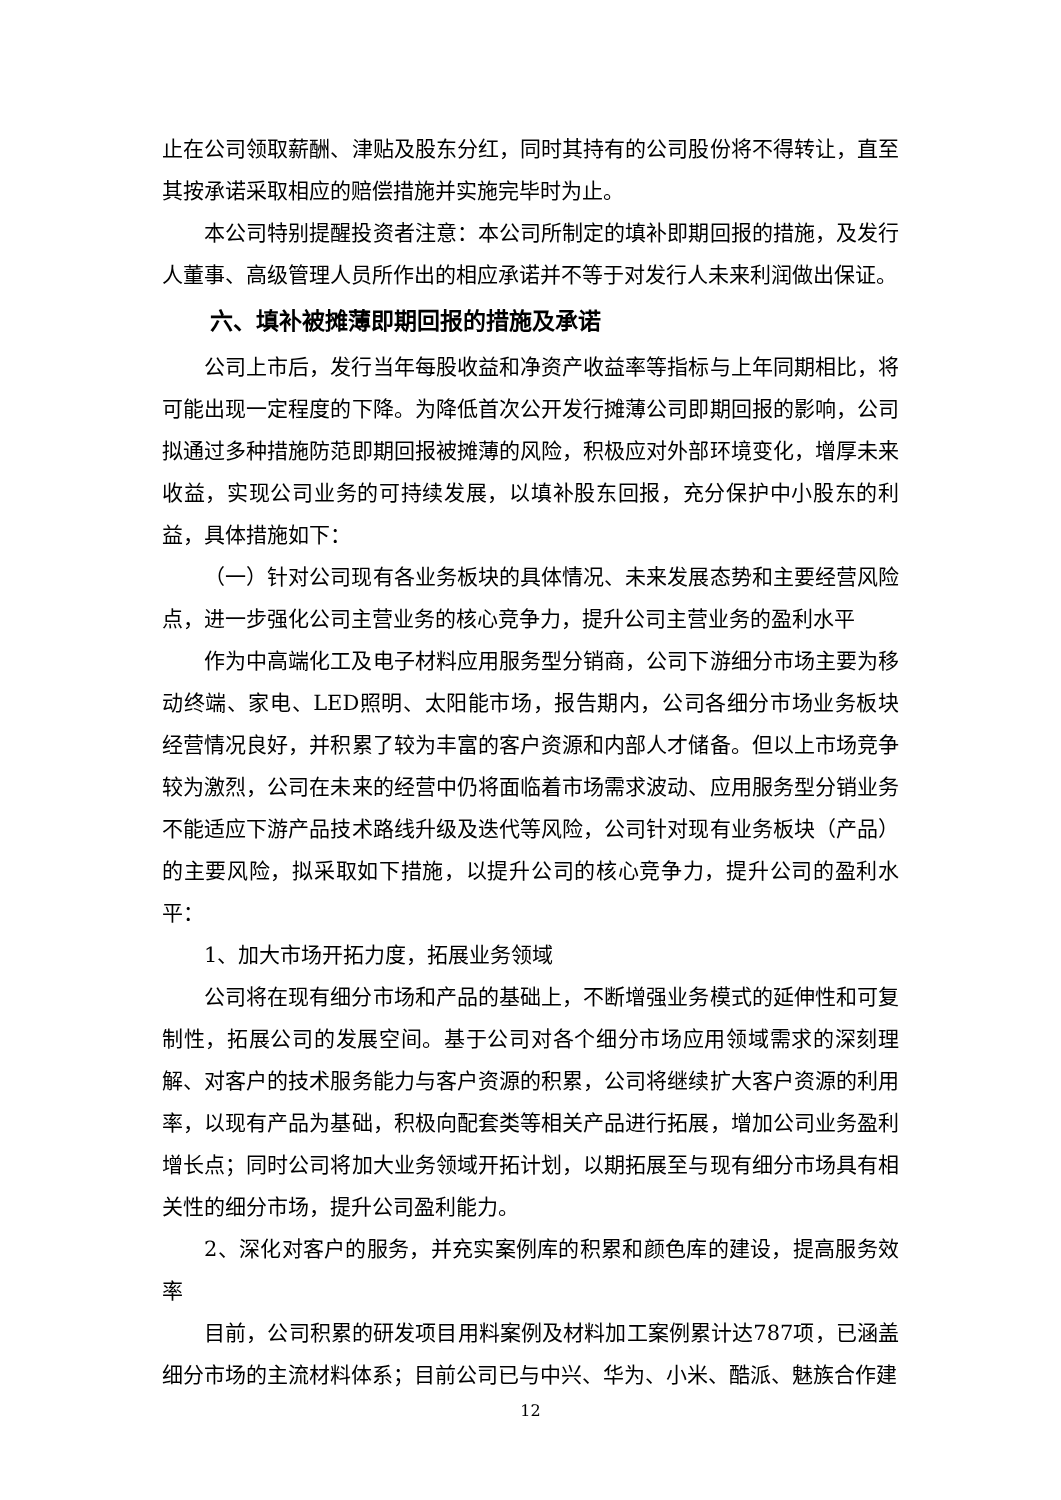止在公司领取薪酬、津贴及股东分红，同时其持有的公司股份将不得转让，直至其按承诺采取相应的赔偿措施并实施完毕时为止。
本公司特别提醒投资者注意：本公司所制定的填补即期回报的措施，及发行人董事、高级管理人员所作出的相应承诺并不等于对发行人未来利润做出保证。
六、填补被摊薄即期回报的措施及承诺
公司上市后，发行当年每股收益和净资产收益率等指标与上年同期相比，将可能出现一定程度的下降。为降低首次公开发行摊薄公司即期回报的影响，公司拟通过多种措施防范即期回报被摊薄的风险，积极应对外部环境变化，增厚未来收益，实现公司业务的可持续发展，以填补股东回报，充分保护中小股东的利益，具体措施如下：
（一）针对公司现有各业务板块的具体情况、未来发展态势和主要经营风险点，进一步强化公司主营业务的核心竞争力，提升公司主营业务的盈利水平
作为中高端化工及电子材料应用服务型分销商，公司下游细分市场主要为移动终端、家电、LED照明、太阳能市场，报告期内，公司各细分市场业务板块经营情况良好，并积累了较为丰富的客户资源和内部人才储备。但以上市场竞争较为激烈，公司在未来的经营中仍将面临着市场需求波动、应用服务型分销业务不能适应下游产品技术路线升级及迭代等风险，公司针对现有业务板块（产品）的主要风险，拟采取如下措施，以提升公司的核心竞争力，提升公司的盈利水平：
1、加大市场开拓力度，拓展业务领域
公司将在现有细分市场和产品的基础上，不断增强业务模式的延伸性和可复制性，拓展公司的发展空间。基于公司对各个细分市场应用领域需求的深刻理解、对客户的技术服务能力与客户资源的积累，公司将继续扩大客户资源的利用率，以现有产品为基础，积极向配套类等相关产品进行拓展，增加公司业务盈利增长点；同时公司将加大业务领域开拓计划，以期拓展至与现有细分市场具有相关性的细分市场，提升公司盈利能力。
2、深化对客户的服务，并充实案例库的积累和颜色库的建设，提高服务效率
目前，公司积累的研发项目用料案例及材料加工案例累计达787项，已涵盖细分市场的主流材料体系；目前公司已与中兴、华为、小米、酷派、魅族合作建
12